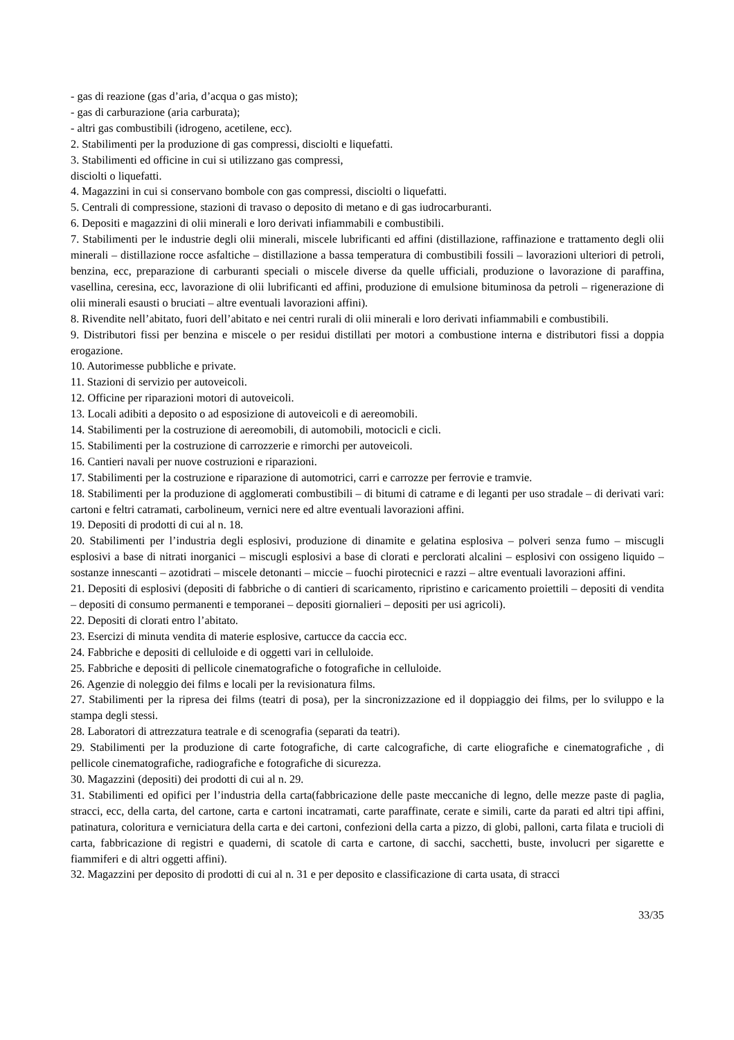- gas di reazione (gas d’aria, d’acqua o gas misto);
- gas di carburazione (aria carburata);
- altri gas combustibili (idrogeno, acetilene, ecc).
2. Stabilimenti per la produzione di gas compressi, disciolti e liquefatti.
3. Stabilimenti ed officine in cui si utilizzano gas compressi,
disciolti o liquefatti.
4. Magazzini in cui si conservano bombole con gas compressi, disciolti o liquefatti.
5. Centrali di compressione, stazioni di travaso o deposito di metano e di gas iudrocarburanti.
6. Depositi e magazzini di olii minerali e loro derivati infiammabili e combustibili.
7. Stabilimenti per le industrie degli olii minerali, miscele lubrificanti ed affini (distillazione, raffinazione e trattamento degli olii minerali – distillazione rocce asfaltiche – distillazione a bassa temperatura di combustibili fossili – lavorazioni ulteriori di petroli, benzina, ecc, preparazione di carburanti speciali o miscele diverse da quelle ufficiali, produzione o lavorazione di paraffina, vasellina, ceresina, ecc, lavorazione di olii lubrificanti ed affini, produzione di emulsione bituminosa da petroli – rigenerazione di olii minerali esausti o bruciati – altre eventuali lavorazioni affini).
8. Rivendite nell’abitato, fuori dell’abitato e nei centri rurali di olii minerali e loro derivati infiammabili e combustibili.
9. Distributori fissi per benzina e miscele o per residui distillati per motori a combustione interna e distributori fissi a doppia erogazione.
10. Autorimesse pubbliche e private.
11. Stazioni di servizio per autoveicoli.
12. Officine per riparazioni motori di autoveicoli.
13. Locali adibiti a deposito o ad esposizione di autoveicoli e di aereomobili.
14. Stabilimenti per la costruzione di aereomobili, di automobili, motocicli e cicli.
15. Stabilimenti per la costruzione di carrozzerie e rimorchi per autoveicoli.
16. Cantieri navali per nuove costruzioni e riparazioni.
17. Stabilimenti per la costruzione e riparazione di automotrici, carri e carrozze per ferrovie e tramvie.
18. Stabilimenti per la produzione di agglomerati combustibili – di bitumi di catrame e di leganti per uso stradale – di derivati vari: cartoni e feltri catramati, carbolineum, vernici nere ed altre eventuali lavorazioni affini.
19. Depositi di prodotti di cui al n. 18.
20. Stabilimenti per l’industria degli esplosivi, produzione di dinamite e gelatina esplosiva – polveri senza fumo – miscugli esplosivi a base di nitrati inorganici – miscugli esplosivi a base di clorati e perclorati alcalini – esplosivi con ossigeno liquido – sostanze innescanti – azotidrati – miscele detonanti – miccie – fuochi pirotecnici e razzi – altre eventuali lavorazioni affini.
21. Depositi di esplosivi (depositi di fabbriche o di cantieri di scaricamento, ripristino e caricamento proiettili – depositi di vendita – depositi di consumo permanenti e temporanei – depositi giornalieri – depositi per usi agricoli).
22. Depositi di clorati entro l’abitato.
23. Esercizi di minuta vendita di materie esplosive, cartucce da caccia ecc.
24. Fabbriche e depositi di celluloide e di oggetti vari in celluloide.
25. Fabbriche e depositi di pellicole cinematografiche o fotografiche in celluloide.
26. Agenzie di noleggio dei films e locali per la revisionatura films.
27. Stabilimenti per la ripresa dei films (teatri di posa), per la sincronizzazione ed il doppiaggio dei films, per lo sviluppo e la stampa degli stessi.
28. Laboratori di attrezzatura teatrale e di scenografia (separati da teatri).
29. Stabilimenti per la produzione di carte fotografiche, di carte calcografiche, di carte eliografiche e cinematografiche , di pellicole cinematografiche, radiografiche e fotografiche di sicurezza.
30. Magazzini (depositi) dei prodotti di cui al n. 29.
31. Stabilimenti ed opifici per l’industria della carta(fabbricazione delle paste meccaniche di legno, delle mezze paste di paglia, stracci, ecc, della carta, del cartone, carta e cartoni incatramati, carte paraffinate, cerate e simili, carte da parati ed altri tipi affini, patinatura, coloritura e verniciatura della carta e dei cartoni, confezioni della carta a pizzo, di globi, palloni, carta filata e trucioli di carta, fabbricazione di registri e quaderni, di scatole di carta e cartone, di sacchi, sacchetti, buste, involucri per sigarette e fiammiferi e di altri oggetti affini).
32. Magazzini per deposito di prodotti di cui al n. 31 e per deposito e classificazione di carta usata, di stracci
33/35